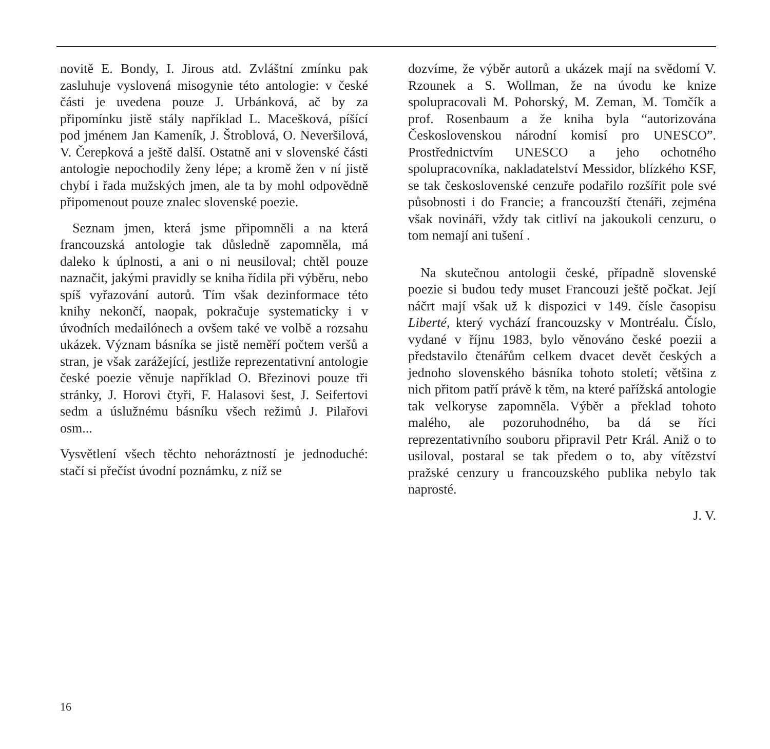novitě E. Bondy, I. Jirous atd. Zvláštní zmínku pak zasluhuje vyslovená misogynie této antologie: v české části je uvedena pouze J. Urbánková, ač by za připomínku jistě stály například L. Macešková, píšící pod jménem Jan Kameník, J. Štroblová, O. Neveršilová, V. Čerepková a ještě další. Ostatně ani v slovenské části antologie nepochodily ženy lépe; a kromě žen v ní jistě chybí i řada mužských jmen, ale ta by mohl odpovědně připomenout pouze znalec slovenské poezie.
Seznam jmen, která jsme připomněli a na která francouzská antologie tak důsledně zapomněla, má daleko k úplnosti, a ani o ni neusiloval; chtěl pouze naznačit, jakými pravidly se kniha řídila při výběru, nebo spíš vyřazování autorů. Tím však dezinformace této knihy nekončí, naopak, pokračuje systematicky i v úvodních medailónech a ovšem také ve volbě a rozsahu ukázek. Význam básníka se jistě neměří počtem veršů a stran, je však zarážející, jestliže reprezentativní antologie české poezie věnuje například O. Březinovi pouze tři stránky, J. Horovi čtyři, F. Halasovi šest, J. Seifertovi sedm a úslužnému básníku všech režimů J. Pilařovi osm...
Vysvětlení všech těchto nehoráztností je jednoduché: stačí si přečíst úvodní poznámku, z níž se
dozvíme, že výběr autorů a ukázek mají na svědomí V. Rzounek a S. Wollman, že na úvodu ke knize spolupracovali M. Pohorský, M. Zeman, M. Tomčík a prof. Rosenbaum a že kniha byla “autorizována Československou národní komisí pro UNESCO”. Prostřednictvím UNESCO a jeho ochotného spolupracovníka, nakladatelství Messidor, blízkého KSF, se tak československé cenzuře podařilo rozšířit pole své působnosti i do Francie; a francouzští čtenáři, zejména však novináři, vždy tak citliví na jakoukoli cenzuru, o tom nemají ani tušení .
Na skutečnou antologii české, případně slovenské poezie si budou tedy muset Francouzi ještě počkat. Její náčrt mají však už k dispozici v 149. čísle časopisu Liberté, který vychází francouzsky v Montréalu. Číslo, vydané v říjnu 1983, bylo věnováno české poezii a představilo čtenářům celkem dvacet devět českých a jednoho slovenského básníka tohoto století; většina z nich přitom patří právě k těm, na které pařížská antologie tak velkoryse zapomněla. Výběr a překlad tohoto malého, ale pozoruhodného, ba dá se říci reprezentativního souboru připravil Petr Král. Aniž o to usiloval, postaral se tak předem o to, aby vítězství pražské cenzury u francouzského publika nebylo tak naprosté.
J. V.
16